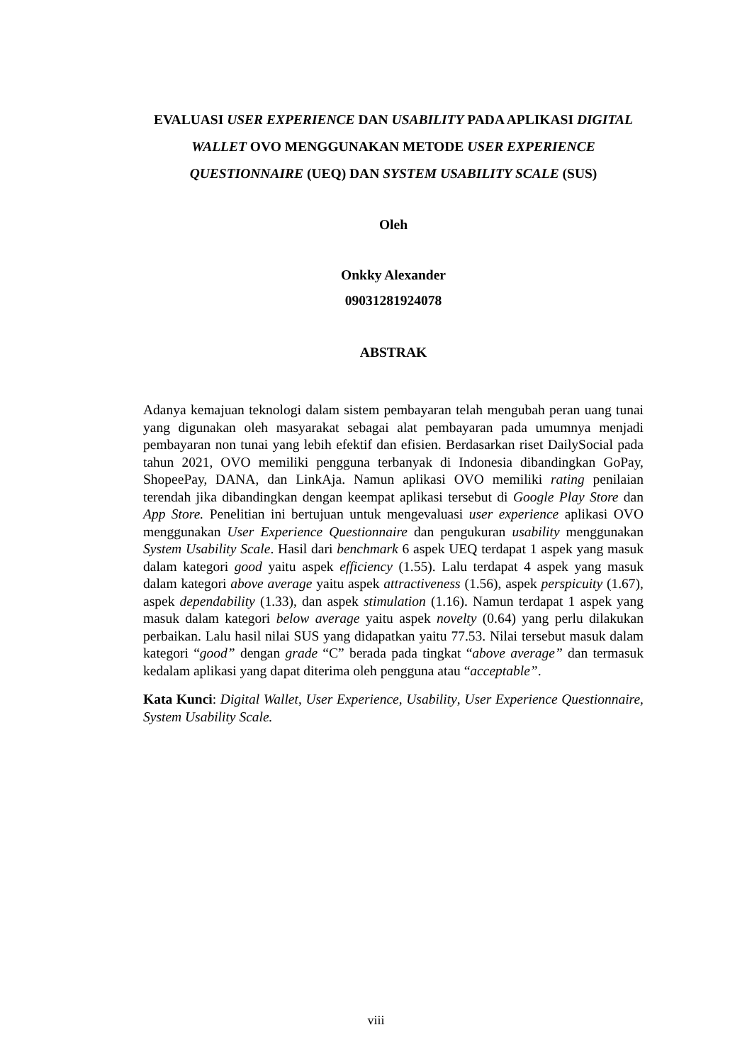EVALUASI USER EXPERIENCE DAN USABILITY PADA APLIKASI DIGITAL WALLET OVO MENGGUNAKAN METODE USER EXPERIENCE QUESTIONNAIRE (UEQ) DAN SYSTEM USABILITY SCALE (SUS)
Oleh
Onkky Alexander
09031281924078
ABSTRAK
Adanya kemajuan teknologi dalam sistem pembayaran telah mengubah peran uang tunai yang digunakan oleh masyarakat sebagai alat pembayaran pada umumnya menjadi pembayaran non tunai yang lebih efektif dan efisien. Berdasarkan riset DailySocial pada tahun 2021, OVO memiliki pengguna terbanyak di Indonesia dibandingkan GoPay, ShopeePay, DANA, dan LinkAja. Namun aplikasi OVO memiliki rating penilaian terendah jika dibandingkan dengan keempat aplikasi tersebut di Google Play Store dan App Store. Penelitian ini bertujuan untuk mengevaluasi user experience aplikasi OVO menggunakan User Experience Questionnaire dan pengukuran usability menggunakan System Usability Scale. Hasil dari benchmark 6 aspek UEQ terdapat 1 aspek yang masuk dalam kategori good yaitu aspek efficiency (1.55). Lalu terdapat 4 aspek yang masuk dalam kategori above average yaitu aspek attractiveness (1.56), aspek perspicuity (1.67), aspek dependability (1.33), dan aspek stimulation (1.16). Namun terdapat 1 aspek yang masuk dalam kategori below average yaitu aspek novelty (0.64) yang perlu dilakukan perbaikan. Lalu hasil nilai SUS yang didapatkan yaitu 77.53. Nilai tersebut masuk dalam kategori “good” dengan grade “C” berada pada tingkat “above average” dan termasuk kedalam aplikasi yang dapat diterima oleh pengguna atau “acceptable”.
Kata Kunci: Digital Wallet, User Experience, Usability, User Experience Questionnaire, System Usability Scale.
viii